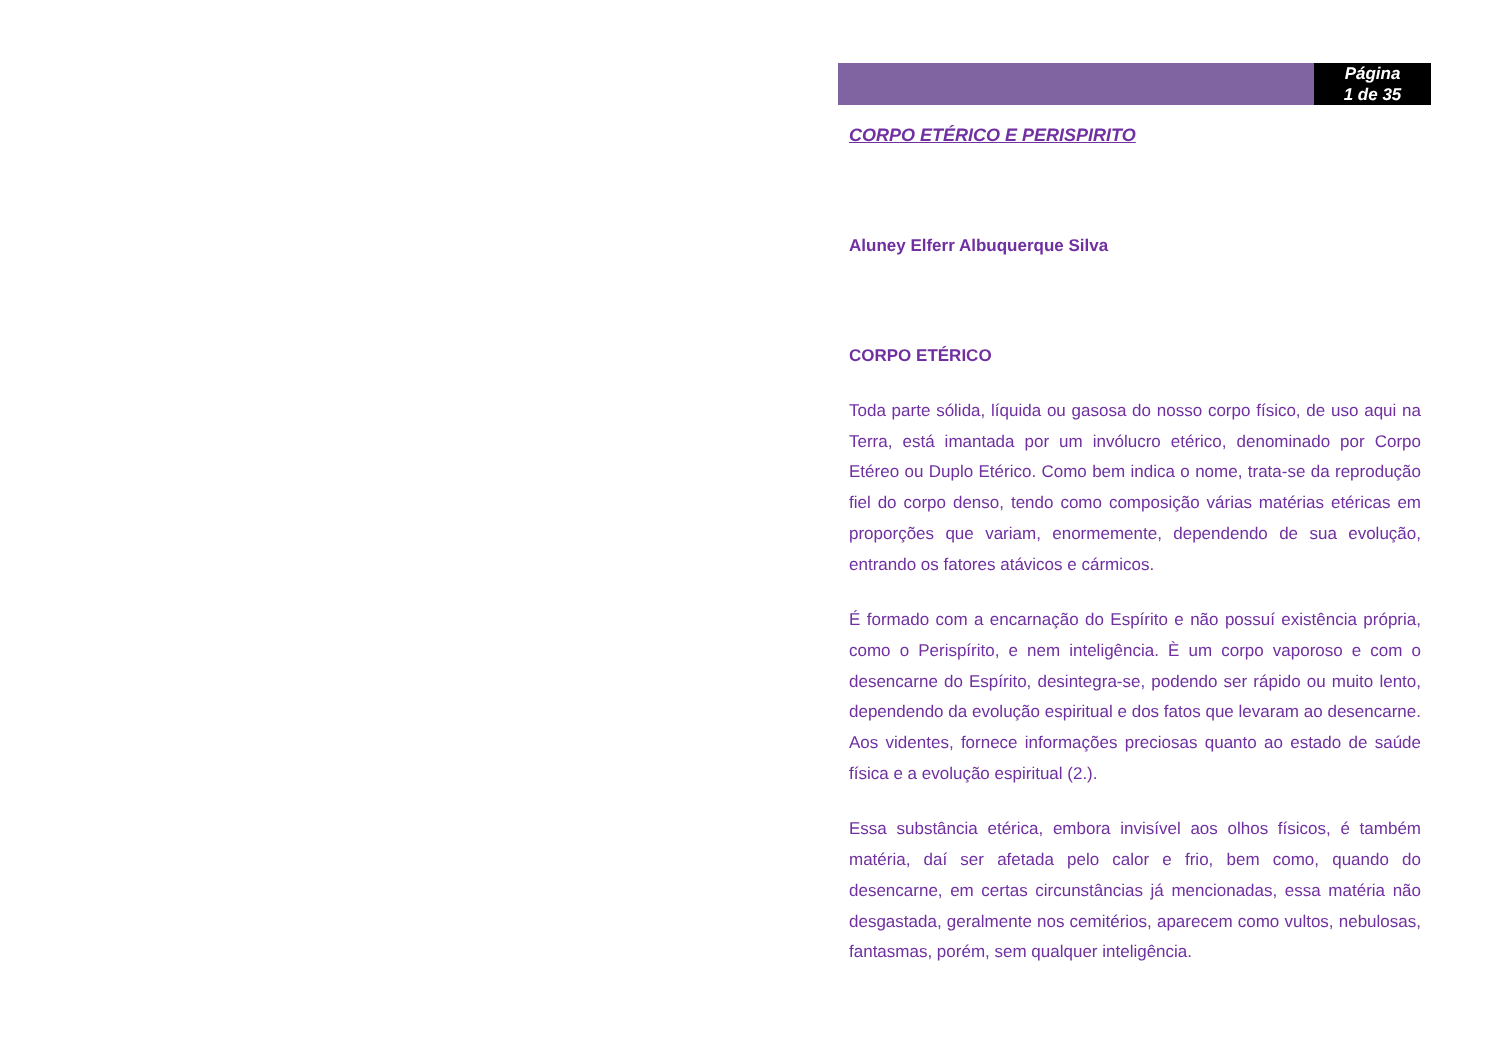Página
1 de 35
CORPO ETÉRICO E PERISPIRITO
Aluney Elferr Albuquerque Silva
CORPO ETÉRICO
Toda parte sólida, líquida ou gasosa do nosso corpo físico, de uso aqui na Terra, está imantada por um invólucro etérico, denominado por Corpo Etéreo ou Duplo Etérico. Como bem indica o nome, trata-se da reprodução fiel do corpo denso, tendo como composição várias matérias etéricas em proporções que variam, enormemente, dependendo de sua evolução, entrando os fatores atávicos e cármicos.
É formado com a encarnação do Espírito e não possuí existência própria, como o Perispírito, e nem inteligência. È um corpo vaporoso e com o desencarne do Espírito, desintegra-se, podendo ser rápido ou muito lento, dependendo da evolução espiritual e dos fatos que levaram ao desencarne. Aos videntes, fornece informações preciosas quanto ao estado de saúde física e a evolução espiritual (2.).
Essa substância etérica, embora invisível aos olhos físicos, é também matéria, daí ser afetada pelo calor e frio, bem como, quando do desencarne, em certas circunstâncias já mencionadas, essa matéria não desgastada, geralmente nos cemitérios, aparecem como vultos, nebulosas, fantasmas, porém, sem qualquer inteligência.